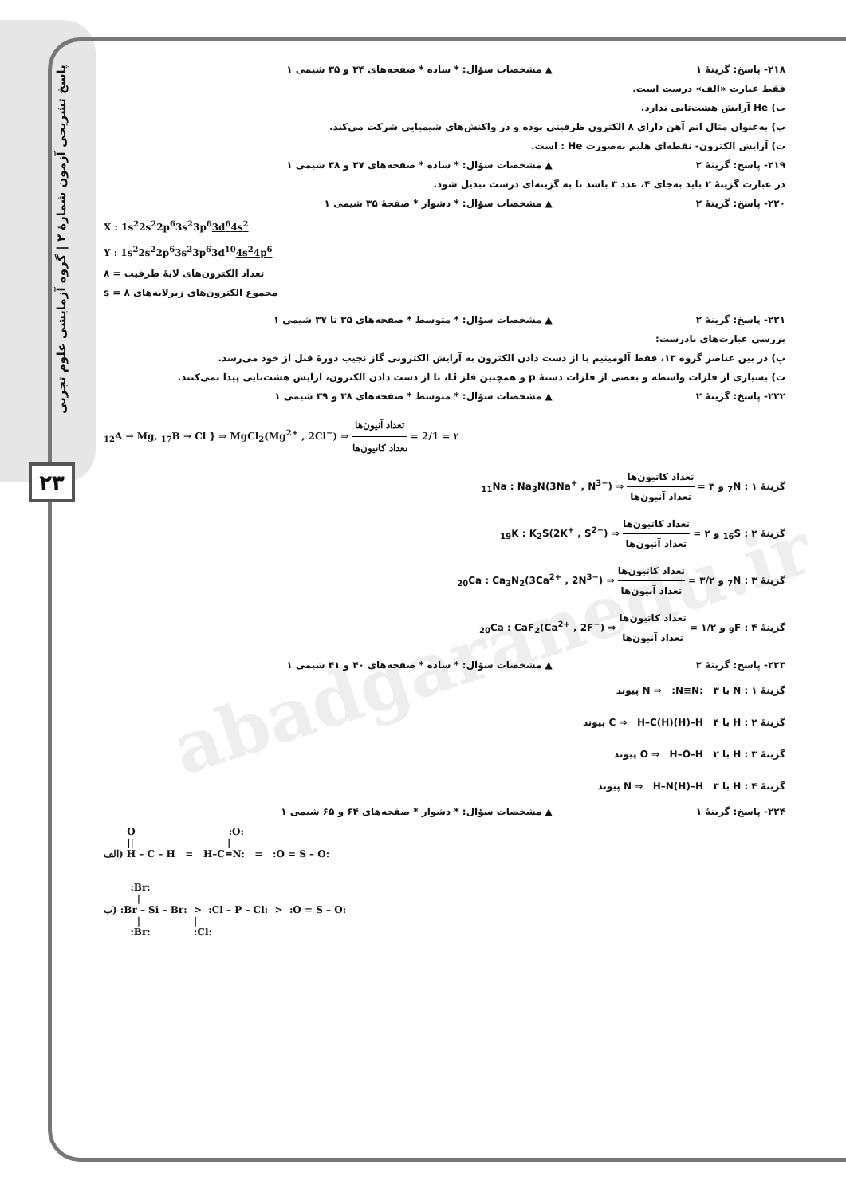پاسخ تشریحی آزمون شمارهٔ ۲ | گروه آزمایشی علوم تجربی
۲۳
abadgaranedu.ir
۲۱۸- پاسخ: گزینهٔ ۱ ▲ مشخصات سؤال: * ساده * صفحه‌های ۳۴ و ۳۵ شیمی ۱
فقط عبارت «الف» درست است.
ب) He آرایش هشت‌تایی ندارد.
پ) به‌عنوان مثال اتم آهن دارای ۸ الکترون ظرفیتی بوده و در واکنش‌های شیمیایی شرکت می‌کند.
ت) آرایش الکترون- نقطه‌ای هلیم به‌صورت He : است.
۲۱۹- پاسخ: گزینهٔ ۲ ▲ مشخصات سؤال: * ساده * صفحه‌های ۳۷ و ۳۸ شیمی ۱
در عبارت گزینهٔ ۲ باید به‌جای ۴، عدد ۳ باشد تا به گزینه‌ای درست تبدیل شود.
۲۲۰- پاسخ: گزینهٔ ۲ ▲ مشخصات سؤال: * دشوار * صفحهٔ ۳۵ شیمی ۱
X : 1s<sup>2</sup>2s<sup>2</sup>2p<sup>6</sup>3s<sup>2</sup>3p<sup>6</sup>3d<sup>6</sup>4s<sup>2</sup>
Y : 1s<sup>2</sup>2s<sup>2</sup>2p<sup>6</sup>3s<sup>2</sup>3p<sup>6</sup>3d<sup>10</sup>4s<sup>2</sup>4p<sup>6</sup>
تعداد الکترون‌های لایهٔ ظرفیت = ۸
مجموع الکترون‌های زیرلایه‌های s = ۸
۲۲۱- پاسخ: گزینهٔ ۲ ▲ مشخصات سؤال: * متوسط * صفحه‌های ۳۵ تا ۳۷ شیمی ۱
بررسی عبارت‌های نادرست:
پ) در بین عناصر گروه ۱۳، فقط آلومینیم با از دست دادن الکترون به آرایش الکترونی گاز نجیب دورهٔ قبل از خود می‌رسد.
ت) بسیاری از فلزات واسطه و بعضی از فلزات دستهٔ p و همچنین فلز Li، با از دست دادن الکترون، آرایش هشت‌تایی پیدا نمی‌کنند.
۲۲۲- پاسخ: گزینهٔ ۲ ▲ مشخصات سؤال: * متوسط * صفحه‌های ۳۸ و ۳۹ شیمی ۱
<sub>12</sub>A → Mg, <sub>17</sub>B → Cl } ⇒ MgCl<sub>2</sub>(Mg<sup>2+</sup> , 2Cl<sup>−</sup>) ⇒ تعداد آنیون‌ها تعداد کاتیون‌ها = 2/1 = ۲
گزینهٔ ۱ : <sub>7</sub>N و <sub>11</sub>Na : Na<sub>3</sub>N(3Na<sup>+</sup> , N<sup>3−</sup>) ⇒ تعداد کاتیون‌ها تعداد آنیون‌ها = ۳
گزینهٔ ۲ : <sub>16</sub>S و <sub>19</sub>K : K<sub>2</sub>S(2K<sup>+</sup> , S<sup>2−</sup>) ⇒ تعداد کاتیون‌ها تعداد آنیون‌ها = ۲
گزینهٔ ۳ : <sub>7</sub>N و <sub>20</sub>Ca : Ca<sub>3</sub>N<sub>2</sub>(3Ca<sup>2+</sup> , 2N<sup>3−</sup>) ⇒ تعداد کاتیون‌ها تعداد آنیون‌ها = ۳/۲
گزینهٔ ۴ : <sub>9</sub>F و <sub>20</sub>Ca : CaF<sub>2</sub>(Ca<sup>2+</sup> , 2F<sup>−</sup>) ⇒ تعداد کاتیون‌ها تعداد آنیون‌ها = ۱/۲
۲۲۳- پاسخ: گزینهٔ ۲ ▲ مشخصات سؤال: * ساده * صفحه‌های ۴۰ و ۴۱ شیمی ۱
گزینهٔ ۱ : N با N ⇒ :N≡N: ۳ پیوند
گزینهٔ ۲ : H با C ⇒ H–C(H)(H)–H ۴ پیوند
گزینهٔ ۳ : H با O ⇒ H–Ö–H ۲ پیوند
گزینهٔ ۴ : H با N ⇒ H–N(H)–H ۳ پیوند
۲۲۴- پاسخ: گزینهٔ ۱ ▲ مشخصات سؤال: * دشوار * صفحه‌های ۶۴ و ۶۵ شیمی ۱
       O                            :O:
       ||                            |
الف) H – C – H   =   H–C≡N:   =   :O = S – O:


        :Br:
          |
ب) :Br – Si – Br:  >  :Cl – P – Cl:  >  :O = S – O:
          |                |
        :Br:             :Cl: